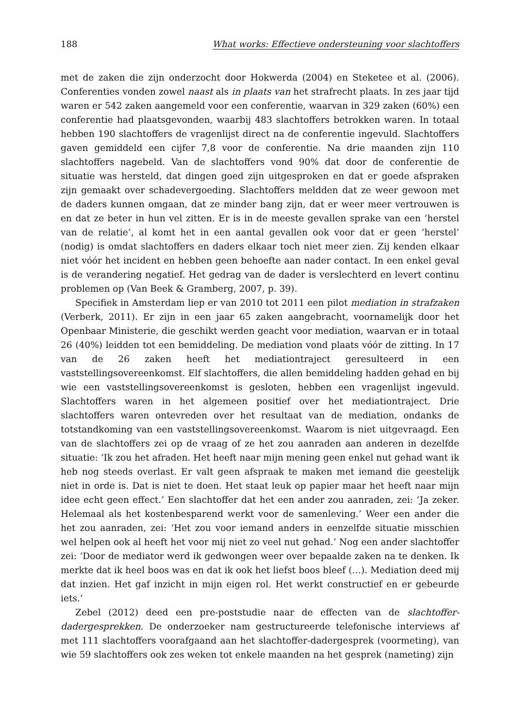188 What works: Effectieve ondersteuning voor slachtoffers
met de zaken die zijn onderzocht door Hokwerda (2004) en Steketee et al. (2006). Conferenties vonden zowel naast als in plaats van het strafrecht plaats. In zes jaar tijd waren er 542 zaken aangemeld voor een conferentie, waarvan in 329 zaken (60%) een conferentie had plaatsgevonden, waarbij 483 slachtoffers betrokken waren. In totaal hebben 190 slachtoffers de vragenlijst direct na de conferentie ingevuld. Slachtoffers gaven gemiddeld een cijfer 7,8 voor de conferentie. Na drie maanden zijn 110 slachtoffers nagebeld. Van de slachtoffers vond 90% dat door de conferentie de situatie was hersteld, dat dingen goed zijn uitgesproken en dat er goede afspraken zijn gemaakt over schadevergoeding. Slachtoffers meldden dat ze weer gewoon met de daders kunnen omgaan, dat ze minder bang zijn, dat er weer meer vertrouwen is en dat ze beter in hun vel zitten. Er is in de meeste gevallen sprake van een ‘herstel van de relatie’, al komt het in een aantal gevallen ook voor dat er geen ‘herstel’ (nodig) is omdat slachtoffers en daders elkaar toch niet meer zien. Zij kenden elkaar niet vóór het incident en hebben geen behoefte aan nader contact. In een enkel geval is de verandering negatief. Het gedrag van de dader is verslechterd en levert continu problemen op (Van Beek & Gramberg, 2007, p. 39).
Specifiek in Amsterdam liep er van 2010 tot 2011 een pilot mediation in strafzaken (Verberk, 2011). Er zijn in een jaar 65 zaken aangebracht, voornamelijk door het Openbaar Ministerie, die geschikt werden geacht voor mediation, waarvan er in totaal 26 (40%) leidden tot een bemiddeling. De mediation vond plaats vóór de zitting. In 17 van de 26 zaken heeft het mediationtraject geresulteerd in een vaststellingsovereenkomst. Elf slachtoffers, die allen bemiddeling hadden gehad en bij wie een vaststellingsovereenkomst is gesloten, hebben een vragenlijst ingevuld. Slachtoffers waren in het algemeen positief over het mediationtraject. Drie slachtoffers waren ontevreden over het resultaat van de mediation, ondanks de totstandkoming van een vaststellingsovereenkomst. Waarom is niet uitgevraagd. Een van de slachtoffers zei op de vraag of ze het zou aanraden aan anderen in dezelfde situatie: ‘Ik zou het afraden. Het heeft naar mijn mening geen enkel nut gehad want ik heb nog steeds overlast. Er valt geen afspraak te maken met iemand die geestelijk niet in orde is. Dat is niet te doen. Het staat leuk op papier maar het heeft naar mijn idee echt geen effect.’ Een slachtoffer dat het een ander zou aanraden, zei: ‘Ja zeker. Helemaal als het kostenbesparend werkt voor de samenleving.’ Weer een ander die het zou aanraden, zei: ‘Het zou voor iemand anders in eenzelfde situatie misschien wel helpen ook al heeft het voor mij niet zo veel nut gehad.’ Nog een ander slachtoffer zei: ‘Door de mediator werd ik gedwongen weer over bepaalde zaken na te denken. Ik merkte dat ik heel boos was en dat ik ook het liefst boos bleef (…). Mediation deed mij dat inzien. Het gaf inzicht in mijn eigen rol. Het werkt constructief en er gebeurde iets.’
Zebel (2012) deed een pre-poststudie naar de effecten van de slachtoffer-dadergesprekken. De onderzoeker nam gestructureerde telefonische interviews af met 111 slachtoffers voorafgaand aan het slachtoffer-dadergesprek (voormeting), van wie 59 slachtoffers ook zes weken tot enkele maanden na het gesprek (nameting) zijn